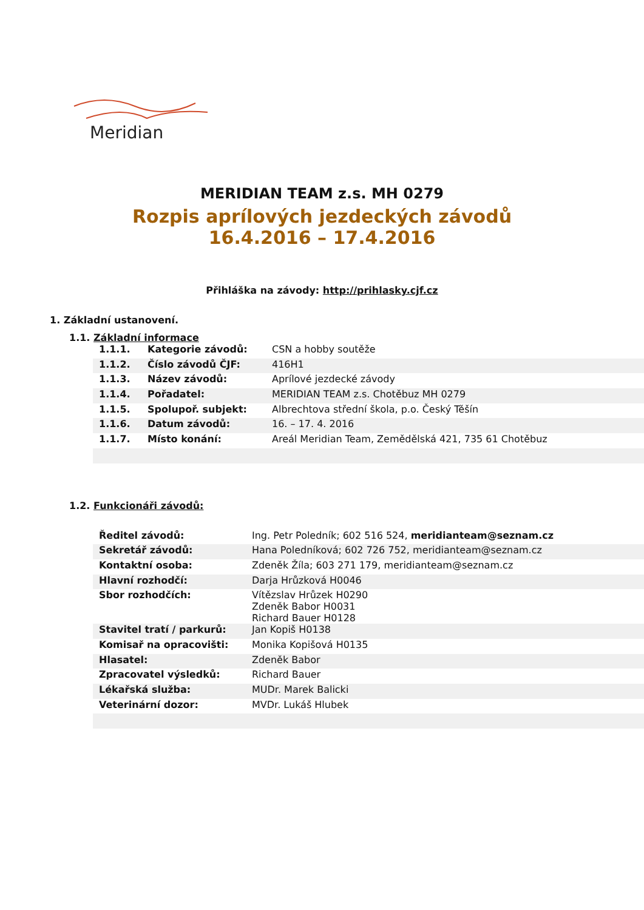Meridian
MERIDIAN TEAM z.s. MH 0279
Rozpis aprílových jezdeckých závodů
16.4.2016 – 17.4.2016
Přihláška na závody: http://prihlasky.cjf.cz
1. Základní ustanovení.
1.1. Základní informace
| 1.1.1. | Kategorie závodů: | CSN a hobby soutěže |
| 1.1.2. | Číslo závodů ČJF: | 416H1 |
| 1.1.3. | Název závodů: | Aprílové jezdecké závody |
| 1.1.4. | Pořadatel: | MERIDIAN TEAM z.s. Chotěbuz MH 0279 |
| 1.1.5. | Spolupoř. subjekt: | Albrechtova střední škola, p.o. Český Těšín |
| 1.1.6. | Datum závodů: | 16. – 17. 4. 2016 |
| 1.1.7. | Místo konání: | Areál Meridian Team, Zemědělská 421, 735 61 Chotěbuz |
1.2. Funkcionáři závodů:
| Ředitel závodů: | Ing. Petr Poledník; 602 516 524, meridianteam@seznam.cz |
| Sekretář závodů: | Hana Poledníková; 602 726 752, meridianteam@seznam.cz |
| Kontaktní osoba: | Zdeněk Žíla; 603 271 179, meridianteam@seznam.cz |
| Hlavní rozhodčí: | Darja Hrůzková H0046 |
| Sbor rozhodčích: | Vítězslav Hrůzek H0290 Zdeněk Babor H0031 Richard Bauer H0128 |
| Stavitel tratí / parkurů: | Jan Kopiš H0138 |
| Komisař na opracovišti: | Monika Kopišová H0135 |
| Hlasatel: | Zdeněk Babor |
| Zpracovatel výsledků: | Richard Bauer |
| Lékařská služba: | MUDr. Marek Balicki |
| Veterinární dozor: | MVDr. Lukáš Hlubek |